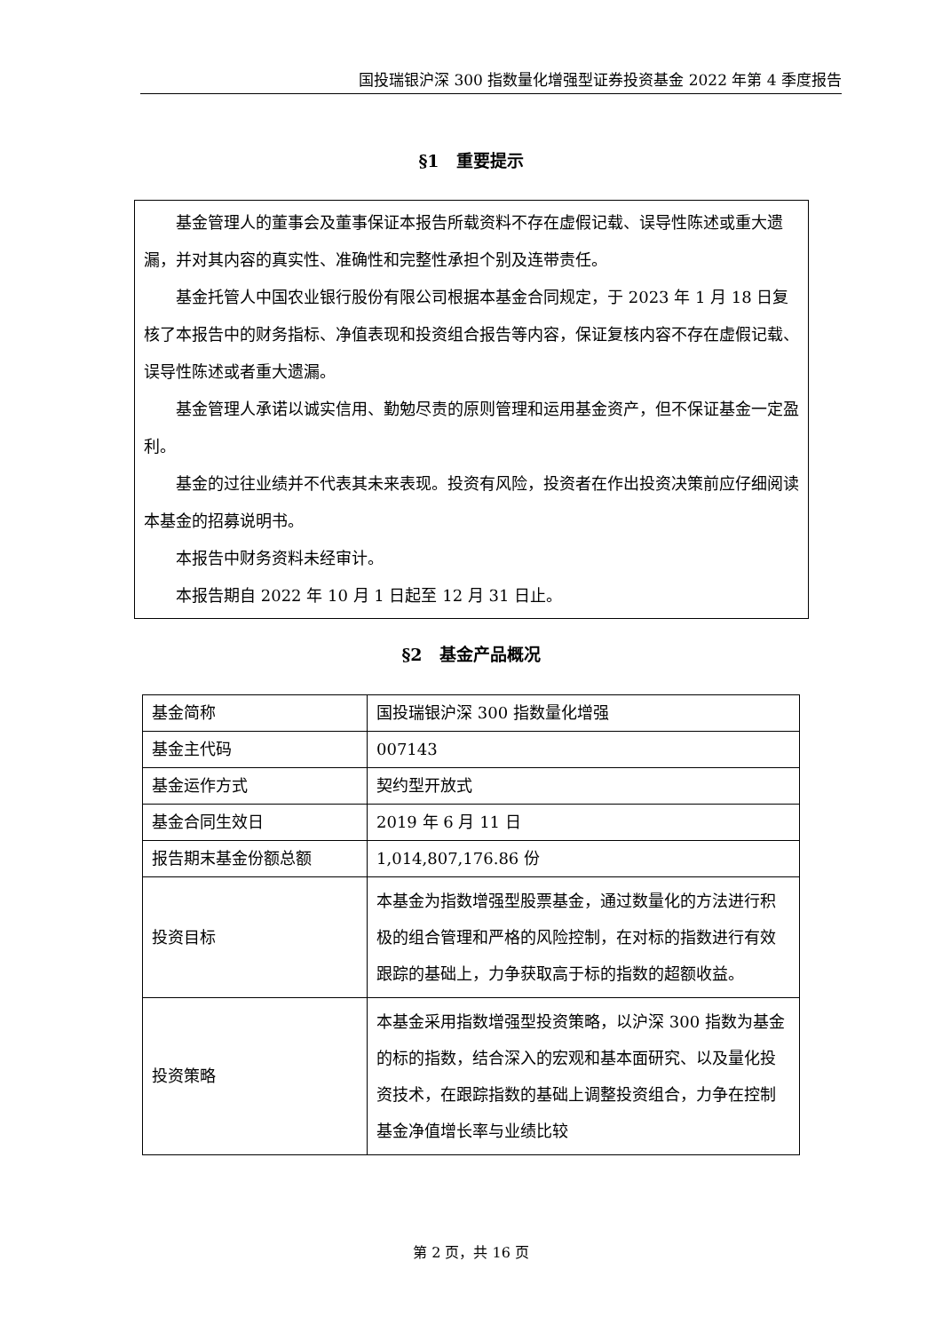国投瑞银沪深 300 指数量化增强型证券投资基金 2022 年第 4 季度报告
§1　重要提示
基金管理人的董事会及董事保证本报告所载资料不存在虚假记载、误导性陈述或重大遗漏，并对其内容的真实性、准确性和完整性承担个别及连带责任。
基金托管人中国农业银行股份有限公司根据本基金合同规定，于 2023 年 1 月 18 日复核了本报告中的财务指标、净值表现和投资组合报告等内容，保证复核内容不存在虚假记载、误导性陈述或者重大遗漏。
基金管理人承诺以诚实信用、勤勉尽责的原则管理和运用基金资产，但不保证基金一定盈利。
基金的过往业绩并不代表其未来表现。投资有风险，投资者在作出投资决策前应仔细阅读本基金的招募说明书。
本报告中财务资料未经审计。
本报告期自 2022 年 10 月 1 日起至 12 月 31 日止。
§2　基金产品概况
| 基金简称 | 国投瑞银沪深 300 指数量化增强 |
| 基金主代码 | 007143 |
| 基金运作方式 | 契约型开放式 |
| 基金合同生效日 | 2019 年 6 月 11 日 |
| 报告期末基金份额总额 | 1,014,807,176.86 份 |
| 投资目标 | 本基金为指数增强型股票基金，通过数量化的方法进行积极的组合管理和严格的风险控制，在对标的指数进行有效跟踪的基础上，力争获取高于标的指数的超额收益。 |
| 投资策略 | 本基金采用指数增强型投资策略，以沪深 300 指数为基金的标的指数，结合深入的宏观和基本面研究、以及量化投资技术，在跟踪指数的基础上调整投资组合，力争在控制基金净值增长率与业绩比较 |
第 2 页，共 16 页